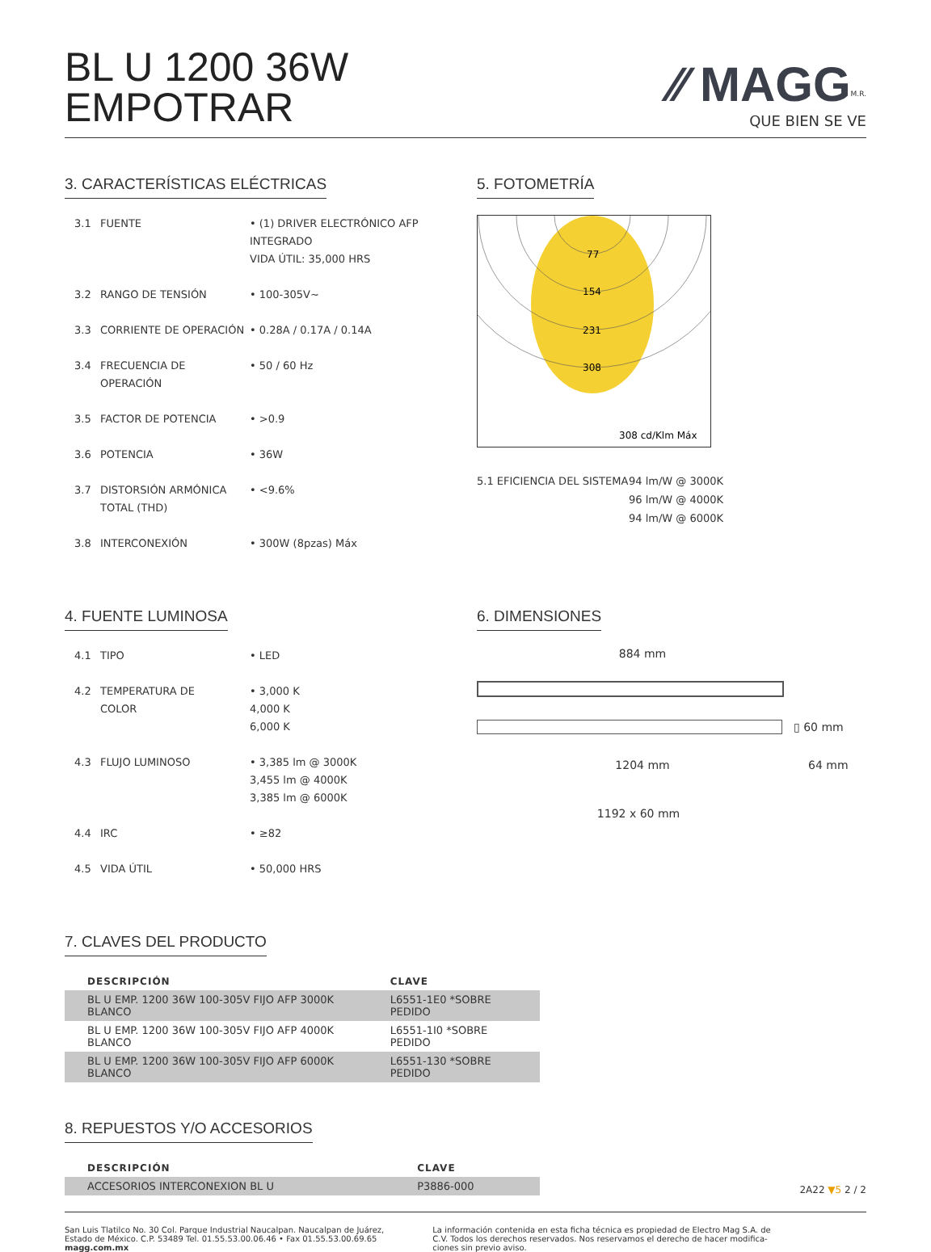BL U 1200 36W
EMPOTRAR
⁄⁄ MAGG<sup>M.R.</sup>
QUE BIEN SE VE
3. CARACTERÍSTICAS ELÉCTRICAS
3.1 FUENTE • (1) DRIVER ELECTRÓNICO AFP INTEGRADO
VIDA ÚTIL: 35,000 HRS
3.2 RANGO DE TENSIÓN • 100-305V~
3.3 CORRIENTE DE OPERACIÓN • 0.28A / 0.17A / 0.14A
3.4 FRECUENCIA DE OPERACIÓN • 50 / 60 Hz
3.5 FACTOR DE POTENCIA • >0.9
3.6 POTENCIA • 36W
3.7 DISTORSIÓN ARMÓNICA
TOTAL (THD) • <9.6%
3.8 INTERCONEXIÓN • 300W (8pzas) Máx
5. FOTOMETRÍA
77
154
231
308
308 cd/Klm Máx
5.1 EFICIENCIA DEL SISTEMA 94 lm/W @ 3000K
96 lm/W @ 4000K
94 lm/W @ 6000K
4. FUENTE LUMINOSA
4.1 TIPO • LED
4.2 TEMPERATURA DE
COLOR • 3,000 K
4,000 K
6,000 K
4.3 FLUJO LUMINOSO • 3,385 lm @ 3000K
3,455 lm @ 4000K
3,385 lm @ 6000K
4.4 IRC • ≥82
4.5 VIDA ÚTIL • 50,000 HRS
6. DIMENSIONES
884 mm
▯ 60 mm
1204 mm 64 mm
1192 x 60 mm
7. CLAVES DEL PRODUCTO
| DESCRIPCIÓN | CLAVE |
| --- | --- |
| BL U EMP. 1200 36W 100-305V FIJO AFP 3000K BLANCO | L6551-1E0 *SOBRE PEDIDO |
| BL U EMP. 1200 36W 100-305V FIJO AFP 4000K BLANCO | L6551-1I0 *SOBRE PEDIDO |
| BL U EMP. 1200 36W 100-305V FIJO AFP 6000K BLANCO | L6551-130 *SOBRE PEDIDO |
8. REPUESTOS Y/O ACCESORIOS
| DESCRIPCIÓN | CLAVE |
| --- | --- |
| ACCESORIOS INTERCONEXION BL U | P3886-000 |
2A22 ▼5 2 / 2
San Luis Tlatilco No. 30 Col. Parque Industrial Naucalpan. Naucalpan de Juárez,
Estado de México. C.P. 53489 Tel. 01.55.53.00.06.46 • Fax 01.55.53.00.69.65
magg.com.mx
La información contenida en esta ficha técnica es propiedad de Electro Mag S.A. de
C.V. Todos los derechos reservados. Nos reservamos el derecho de hacer modifica-
ciones sin previo aviso.